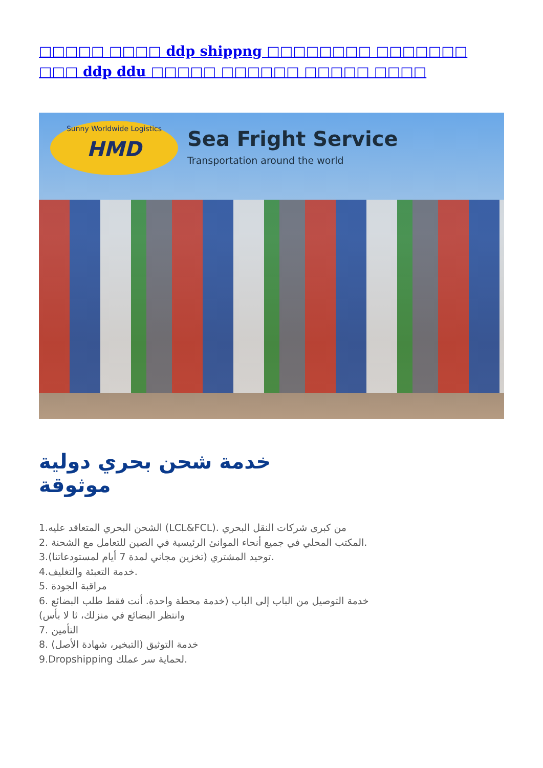□□□□□ □□□□ ddp shippng □□□□□□□□ □□□□□□□ □□□ ddp ddu □□□□□ □□□□□□ □□□□□ □□□□
Sunny Worldwide Logistics
HMD
Sea Fright Service
Transportation around the world
خدمة شحن بحري دولية موثوقة
1.الشحن البحري المتعاقد عليه (LCL&FCL). من كبرى شركات النقل البحري
2. المكتب المحلي في جميع أنحاء الموانئ الرئيسية في الصين للتعامل مع الشحنة.
3.توحيد المشتري (تخزين مجاني لمدة 7 أيام لمستودعاتنا).
4.خدمة التعبئة والتغليف.
5. مراقبة الجودة
6. خدمة التوصيل من الباب إلى الباب (خدمة محطة واحدة. أنت فقط طلب البضائع وانتظر البضائع في منزلك، ثا لا بأس)
7. التأمين
8. خدمة التوثيق (التبخير، شهادة الأصل)
9.Dropshipping لحماية سر عملك.